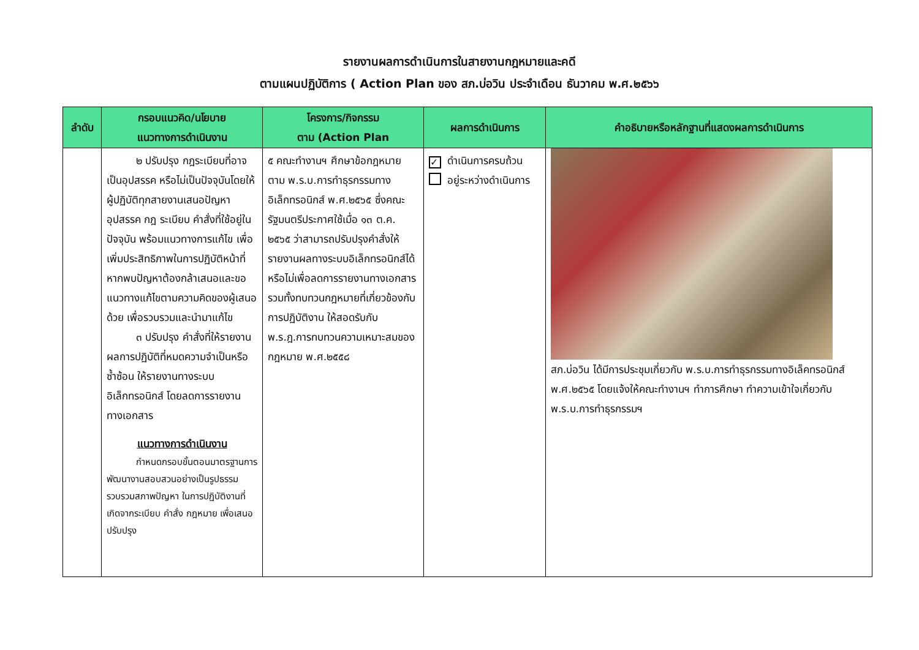รายงานผลการดำเนินการในสายงานกฎหมายและคดี
ตามแผนปฏิบัติการ ( Action Plan ของ สภ.บ่อวิน ประจำเดือน ธันวาคม พ.ศ.๒๕๖๖
| ลำดับ | กรอบแนวคิด/นโยบาย แนวทางการดำเนินงาน | โครงการ/กิจกรรม ตาม (Action Plan | ผลการดำเนินการ | คำอธิบายหรือหลักฐานที่แสดงผลการดำเนินการ |
| --- | --- | --- | --- | --- |
| | ๒ ปรับปรุง กฎระเบียบที่อาจเป็นอุปสรรค หรือไม่เป็นปัจจุบันโดยให้ผู้ปฏิบัติทุกสายงานเสนอปัญหา อุปสรรค กฎ ระเบียบ คำสั่งที่ใช้อยู่ในปัจจุบัน พร้อมแนวทางการแก้ไข เพื่อเพิ่มประสิทธิภาพในการปฏิบัติหน้าที่ หากพบปัญหาต้องกล้าเสนอและขอแนวทางแก้ไขตามความคิดของผู้เสนอด้วย เพื่อรวบรวมและนำมาแก้ไข ๓ ปรับปรุง คำสั่งที่ให้รายงานผลการปฏิบัติที่หมดความจำเป็นหรือซ้ำซ้อน ให้รายงานทางระบบอิเล็กทรอนิกส์ โดยลดการรายงานทางเอกสาร แนวทางการดำเนินงาน กำหนดกรอบขั้นตอนมาตรฐานการพัฒนางานสอบสวนอย่างเป็นรูปธรรม รวบรวมสภาพปัญหา ในการปฏิบัติงานที่เกิดจากระเบียบ คำสั่ง กฎหมาย เพื่อเสนอปรับปรุง | ๕ คณะทำงานฯ ศึกษาข้อกฎหมาย ตาม พ.ร.บ.การทำธุรกรรมทางอิเล็กทรอนิกส์ พ.ศ.๒๕๖๕ ซึ่งคณะรัฐมนตรีประกาศใช้เมื่อ ๑๓ ต.ค. ๒๕๖๕ ว่าสามารถปรับปรุงคำสั่งให้รายงานผลทางระบบอิเล็กทรอนิกส์ได้หรือไม่เพื่อลดการรายงานทางเอกสาร รวมทั้งทบทวนกฎหมายที่เกี่ยวข้องกับการปฏิบัติงาน ให้สอดรับกับ พ.ร.ฎ.การทบทวนความเหมาะสมของกฎหมาย พ.ศ.๒๕๕๘ | ✓ ดำเนินการครบถ้วน อยู่ระหว่างดำเนินการ | สภ.บ่อวิน ได้มีการประชุมเกี่ยวกับ พ.ร.บ.การทำธุรกรรมทางอิเล็คทรอนิกส์ พ.ศ.๒๕๖๕ โดยแจ้งให้คณะทำงานฯ ทำการศึกษา ทำความเข้าใจเกี่ยวกับ พ.ร.บ.การทำธุรกรรมฯ |